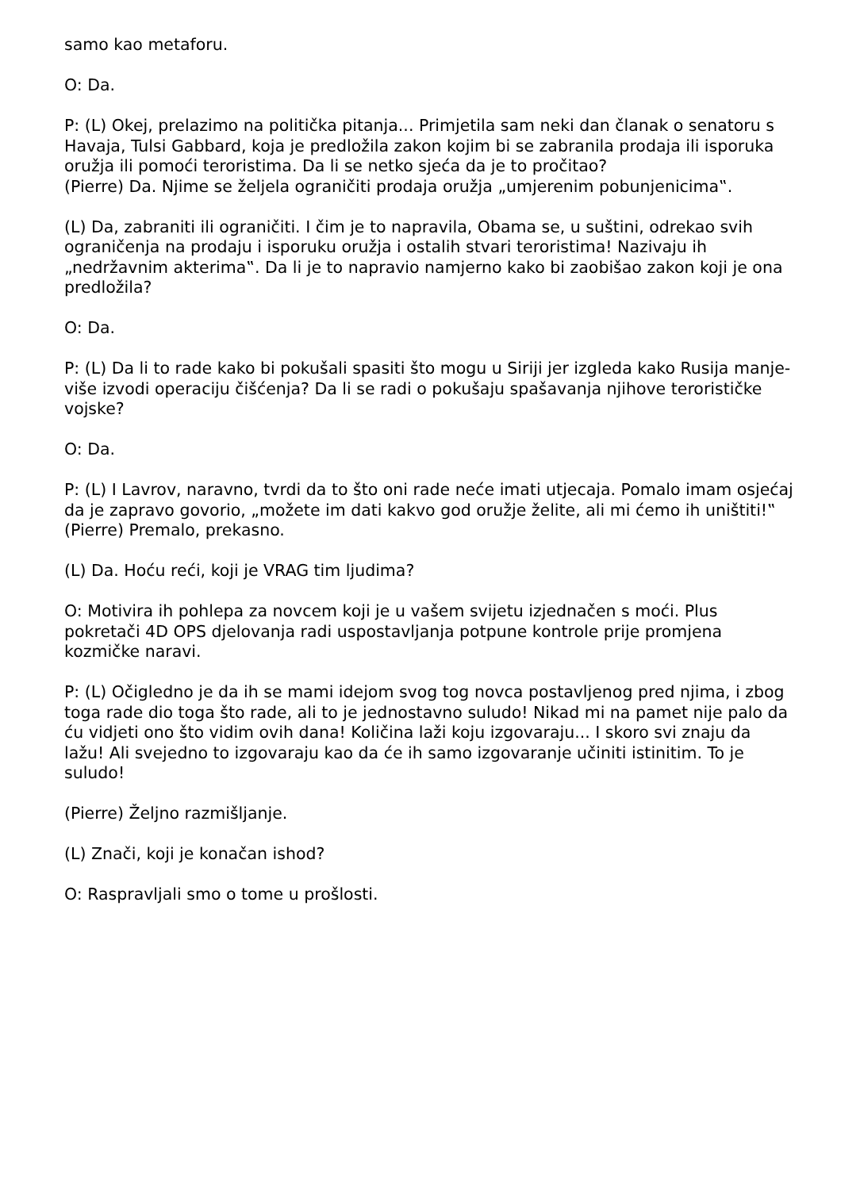samo kao metaforu.
O: Da.
P: (L) Okej, prelazimo na politička pitanja... Primjetila sam neki dan članak o senatoru s Havaja, Tulsi Gabbard, koja je predložila zakon kojim bi se zabranila prodaja ili isporuka oružja ili pomoći teroristima. Da li se netko sjeća da je to pročitao?
(Pierre) Da. Njime se željela ograničiti prodaja oružja „umjerenim pobunjenicima‟.
(L) Da, zabraniti ili ograničiti. I čim je to napravila, Obama se, u suštini, odrekao svih ograničenja na prodaju i isporuku oružja i ostalih stvari teroristima! Nazivaju ih „nedržavnim akterima‟. Da li je to napravio namjerno kako bi zaobišao zakon koji je ona predložila?
O: Da.
P: (L) Da li to rade kako bi pokušali spasiti što mogu u Siriji jer izgleda kako Rusija manje-više izvodi operaciju čišćenja? Da li se radi o pokušaju spašavanja njihove terorističke vojske?
O: Da.
P: (L) I Lavrov, naravno, tvrdi da to što oni rade neće imati utjecaja. Pomalo imam osjećaj da je zapravo govorio, „možete im dati kakvo god oružje želite, ali mi ćemo ih uništiti!‟
(Pierre) Premalo, prekasno.
(L) Da. Hoću reći, koji je VRAG tim ljudima?
O: Motivira ih pohlepa za novcem koji je u vašem svijetu izjednačen s moći. Plus pokretači 4D OPS djelovanja radi uspostavljanja potpune kontrole prije promjena kozmičke naravi.
P: (L) Očigledno je da ih se mami idejom svog tog novca postavljenog pred njima, i zbog toga rade dio toga što rade, ali to je jednostavno suludo! Nikad mi na pamet nije palo da ću vidjeti ono što vidim ovih dana! Količina laži koju izgovaraju... I skoro svi znaju da lažu! Ali svejedno to izgovaraju kao da će ih samo izgovaranje učiniti istinitim. To je suludo!
(Pierre) Željno razmišljanje.
(L) Znači, koji je konačan ishod?
O: Raspravljali smo o tome u prošlosti.